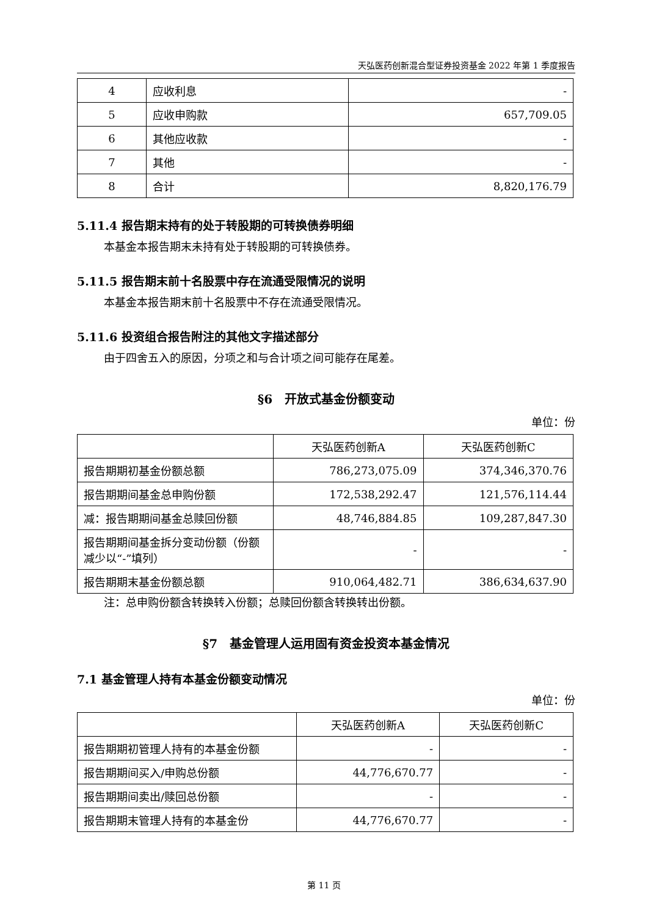天弘医药创新混合型证券投资基金 2022 年第 1 季度报告
| 4 | 应收利息 | - |
| 5 | 应收申购款 | 657,709.05 |
| 6 | 其他应收款 | - |
| 7 | 其他 | - |
| 8 | 合计 | 8,820,176.79 |
5.11.4 报告期末持有的处于转股期的可转换债券明细
本基金本报告期末未持有处于转股期的可转换债券。
5.11.5 报告期末前十名股票中存在流通受限情况的说明
本基金本报告期末前十名股票中不存在流通受限情况。
5.11.6 投资组合报告附注的其他文字描述部分
由于四舍五入的原因，分项之和与合计项之间可能存在尾差。
§6　开放式基金份额变动
单位：份
| | 天弘医药创新A | 天弘医药创新C |
| 报告期期初基金份额总额 | 786,273,075.09 | 374,346,370.76 |
| 报告期期间基金总申购份额 | 172,538,292.47 | 121,576,114.44 |
| 减：报告期期间基金总赎回份额 | 48,746,884.85 | 109,287,847.30 |
| 报告期期间基金拆分变动份额（份额减少以“-”填列） | - | - |
| 报告期期末基金份额总额 | 910,064,482.71 | 386,634,637.90 |
注：总申购份额含转换转入份额；总赎回份额含转换转出份额。
§7　基金管理人运用固有资金投资本基金情况
7.1 基金管理人持有本基金份额变动情况
单位：份
| | 天弘医药创新A | 天弘医药创新C |
| 报告期期初管理人持有的本基金份额 | - | - |
| 报告期期间买入/申购总份额 | 44,776,670.77 | - |
| 报告期期间卖出/赎回总份额 | - | - |
| 报告期期末管理人持有的本基金份 | 44,776,670.77 | - |
第 11 页